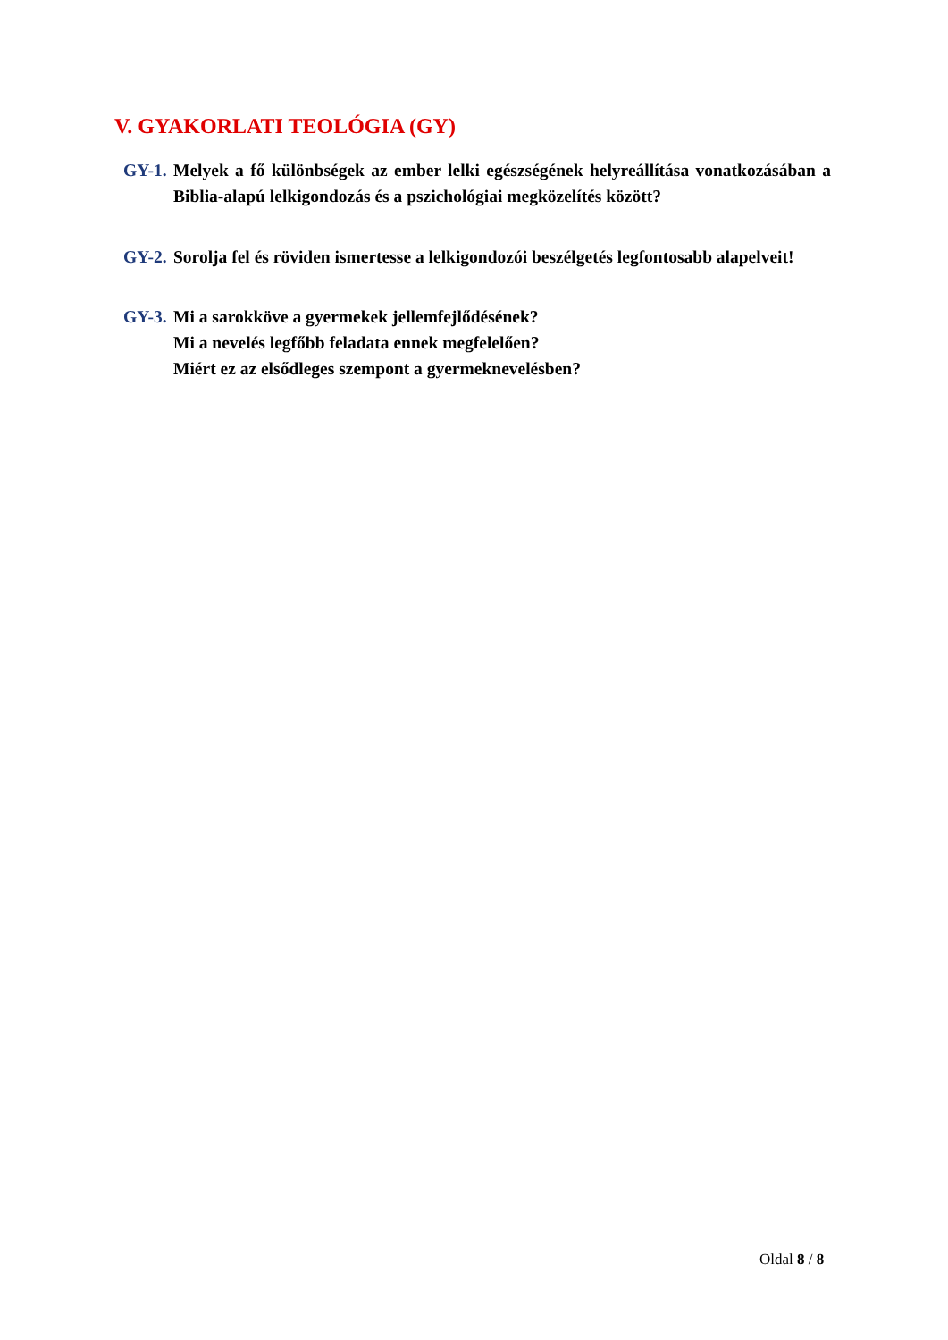V. GYAKORLATI TEOLÓGIA (GY)
GY-1. Melyek a fő különbségek az ember lelki egészségének helyreállítása vonatkozásában a Biblia-alapú lelkigondozás és a pszichológiai megközelítés között?
GY-2. Sorolja fel és röviden ismertesse a lelkigondozói beszélgetés legfontosabb alapelveit!
GY-3. Mi a sarokköve a gyermekek jellemfejlődésének?
Mi a nevelés legfőbb feladata ennek megfelelően?
Miért ez az elsődleges szempont a gyermeknevelésben?
Oldal 8 / 8